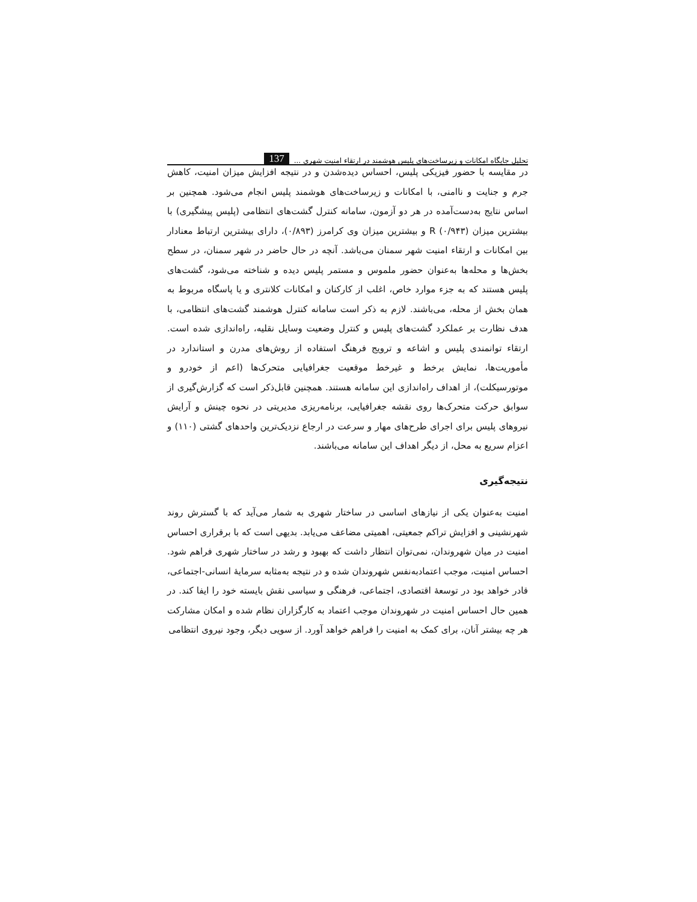تحلیل جایگاه امکانات و زیرساخت‌های پلیس هوشمند در ارتقاء امنیت شهری ... 137
در مقایسه با حضور فیزیکی پلیس، احساس دیده‌شدن و در نتیجه افزایش میزان امنیت، کاهش جرم و جنایت و ناامنی، با امکانات و زیرساخت‌های هوشمند پلیس انجام می‌شود. همچنین بر اساس نتایج به‌دست‌آمده در هر دو آزمون، سامانه کنترل گشت‌های انتظامی (پلیس پیشگیری) با بیشترین میزان R (۰/۹۴۳) و بیشترین میزان وی کرامرز (۰/۸۹۳)، دارای بیشترین ارتباط معنادار بین امکانات و ارتقاء امنیت شهر سمنان می‌باشد. آنچه در حال حاضر در شهر سمنان، در سطح بخش‌ها و محله‌ها به‌عنوان حضور ملموس و مستمر پلیس دیده و شناخته می‌شود، گشت‌های پلیس هستند که به جزء موارد خاص، اغلب از کارکنان و امکانات کلانتری و یا پاسگاه مربوط به همان بخش از محله، می‌باشند. لازم به ذکر است سامانه کنترل هوشمند گشت‌های انتظامی، با هدف نظارت بر عملکرد گشت‌های پلیس و کنترل وضعیت وسایل نقلیه، راه‌اندازی شده است. ارتقاء توانمندی پلیس و اشاعه و ترویج فرهنگ استفاده از روش‌های مدرن و استاندارد در مأموریت‌ها، نمایش برخط و غیرخط موقعیت جغرافیایی متحرک‌ها (اعم از خودرو و موتورسیکلت)، از اهداف راه‌اندازی این سامانه هستند. همچنین قابل‌ذکر است که گزارش‌گیری از سوابق حرکت متحرک‌ها روی نقشه جغرافیایی، برنامه‌ریزی مدیریتی در نحوه چینش و آرایش نیروهای پلیس برای اجرای طرح‌های مهار و سرعت در ارجاع نزدیک‌ترین واحدهای گشتی (۱۱۰) و اعزام سریع به محل، از دیگر اهداف این سامانه می‌باشند.
نتیجه‌گیری
امنیت به‌عنوان یکی از نیازهای اساسی در ساختار شهری به شمار می‌آید که با گسترش روند شهرنشینی و افزایش تراکم جمعیتی، اهمیتی مضاعف می‌یابد. بدیهی است که با برقراری احساس امنیت در میان شهروندان، نمی‌توان انتظار داشت که بهبود و رشد در ساختار شهری فراهم شود. احساس امنیت، موجب اعتمادبه‌نفس شهروندان شده و در نتیجه به‌مثابه سرمایهٔ انسانی-اجتماعی، قادر خواهد بود در توسعهٔ اقتصادی، اجتماعی، فرهنگی و سیاسی نقش بایسته خود را ایفا کند. در همین حال احساس امنیت در شهروندان موجب اعتماد به کارگزاران نظام شده و امکان مشارکت هر چه بیشتر آنان، برای کمک به امنیت را فراهم خواهد آورد. از سویی دیگر، وجود نیروی انتظامی